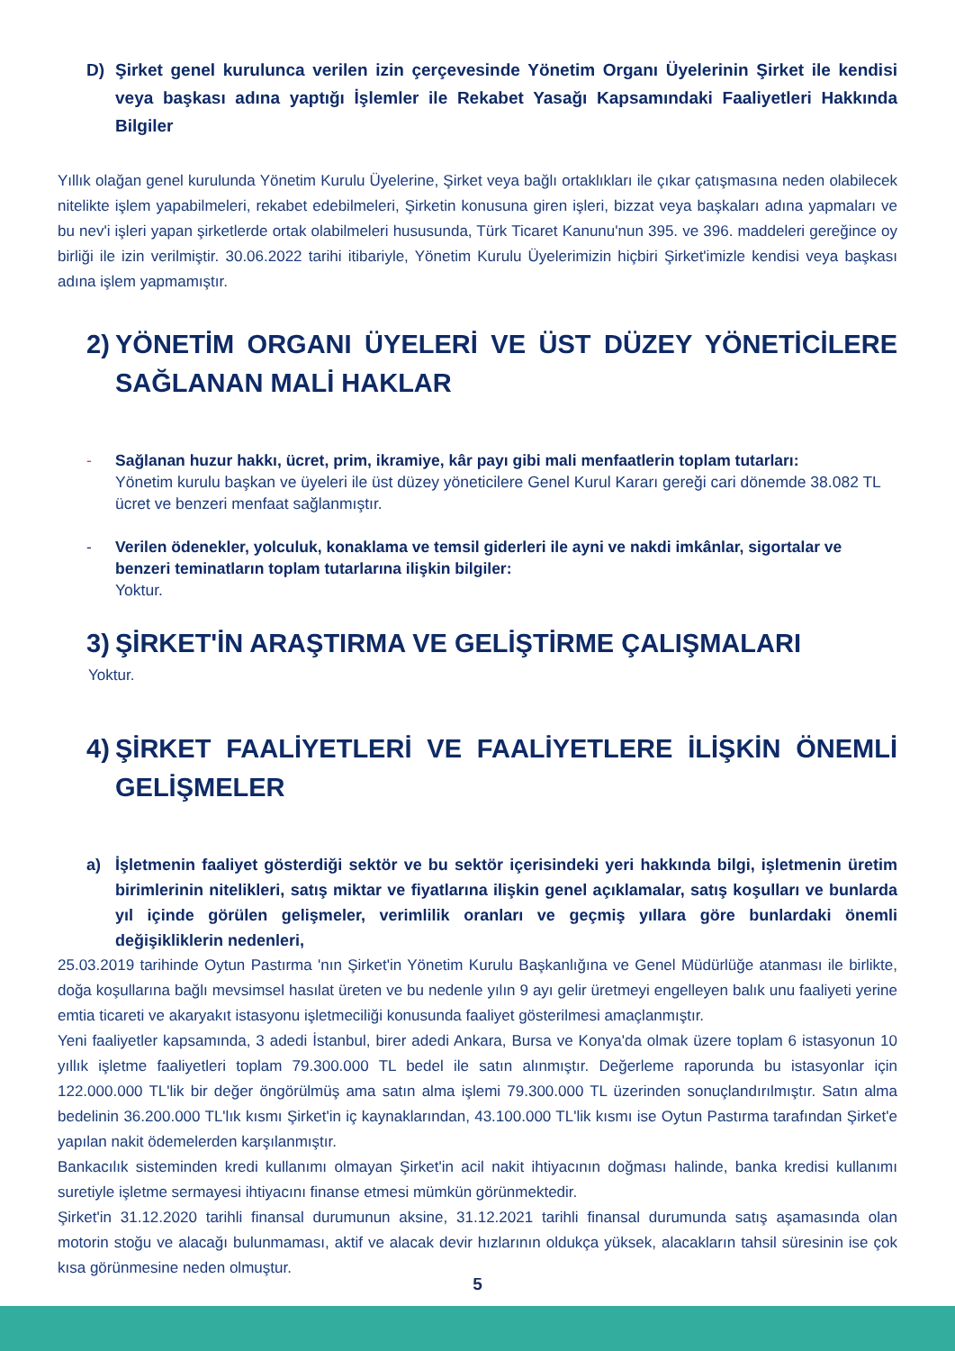D) Şirket genel kurulunca verilen izin çerçevesinde Yönetim Organı Üyelerinin Şirket ile kendisi veya başkası adına yaptığı İşlemler ile Rekabet Yasağı Kapsamındaki Faaliyetleri Hakkında Bilgiler
Yıllık olağan genel kurulunda Yönetim Kurulu Üyelerine, Şirket veya bağlı ortaklıkları ile çıkar çatışmasına neden olabilecek nitelikte işlem yapabilmeleri, rekabet edebilmeleri, Şirketin konusuna giren işleri, bizzat veya başkaları adına yapmaları ve bu nev'i işleri yapan şirketlerde ortak olabilmeleri hususunda, Türk Ticaret Kanunu'nun 395. ve 396. maddeleri gereğince oy birliği ile izin verilmiştir. 30.06.2022 tarihi itibariyle, Yönetim Kurulu Üyelerimizin hiçbiri Şirket'imizle kendisi veya başkası adına işlem yapmamıştır.
2) YÖNETİM ORGANI ÜYELERİ VE ÜST DÜZEY YÖNETİCİLERE SAĞLANAN MALİ HAKLAR
- Sağlanan huzur hakkı, ücret, prim, ikramiye, kâr payı gibi mali menfaatlerin toplam tutarları:
Yönetim kurulu başkan ve üyeleri ile üst düzey yöneticilere Genel Kurul Kararı gereği cari dönemde 38.082 TL ücret ve benzeri menfaat sağlanmıştır.
- Verilen ödenekler, yolculuk, konaklama ve temsil giderleri ile ayni ve nakdi imkânlar, sigortalar ve benzeri teminatların toplam tutarlarına ilişkin bilgiler:
Yoktur.
3) ŞİRKET'İN ARAŞTIRMA VE GELİŞTİRME ÇALIŞMALARI
Yoktur.
4) ŞİRKET FAALİYETLERİ VE FAALİYETLERE İLİŞKİN ÖNEMLİ GELİŞMELER
a) İşletmenin faaliyet gösterdiği sektör ve bu sektör içerisindeki yeri hakkında bilgi, işletmenin üretim birimlerinin nitelikleri, satış miktar ve fiyatlarına ilişkin genel açıklamalar, satış koşulları ve bunlarda yıl içinde görülen gelişmeler, verimlilik oranları ve geçmiş yıllara göre bunlardaki önemli değişikliklerin nedenleri,
25.03.2019 tarihinde Oytun Pastırma 'nın Şirket'in Yönetim Kurulu Başkanlığına ve Genel Müdürlüğe atanması ile birlikte, doğa koşullarına bağlı mevsimsel hasılat üreten ve bu nedenle yılın 9 ayı gelir üretmeyi engelleyen balık unu faaliyeti yerine emtia ticareti ve akaryakıt istasyonu işletmeciliği konusunda faaliyet gösterilmesi amaçlanmıştır.
Yeni faaliyetler kapsamında, 3 adedi İstanbul, birer adedi Ankara, Bursa ve Konya'da olmak üzere toplam 6 istasyonun 10 yıllık işletme faaliyetleri toplam 79.300.000 TL bedel ile satın alınmıştır. Değerleme raporunda bu istasyonlar için 122.000.000 TL'lik bir değer öngörülmüş ama satın alma işlemi 79.300.000 TL üzerinden sonuçlandırılmıştır. Satın alma bedelinin 36.200.000 TL'lık kısmı Şirket'in iç kaynaklarından, 43.100.000 TL'lik kısmı ise Oytun Pastırma tarafından Şirket'e yapılan nakit ödemelerden karşılanmıştır.
Bankacılık sisteminden kredi kullanımı olmayan Şirket'in acil nakit ihtiyacının doğması halinde, banka kredisi kullanımı suretiyle işletme sermayesi ihtiyacını finanse etmesi mümkün görünmektedir.
Şirket'in 31.12.2020 tarihli finansal durumunun aksine, 31.12.2021 tarihli finansal durumunda satış aşamasında olan motorin stoğu ve alacağı bulunmaması, aktif ve alacak devir hızlarının oldukça yüksek, alacakların tahsil süresinin ise çok kısa görünmesine neden olmuştur.
5